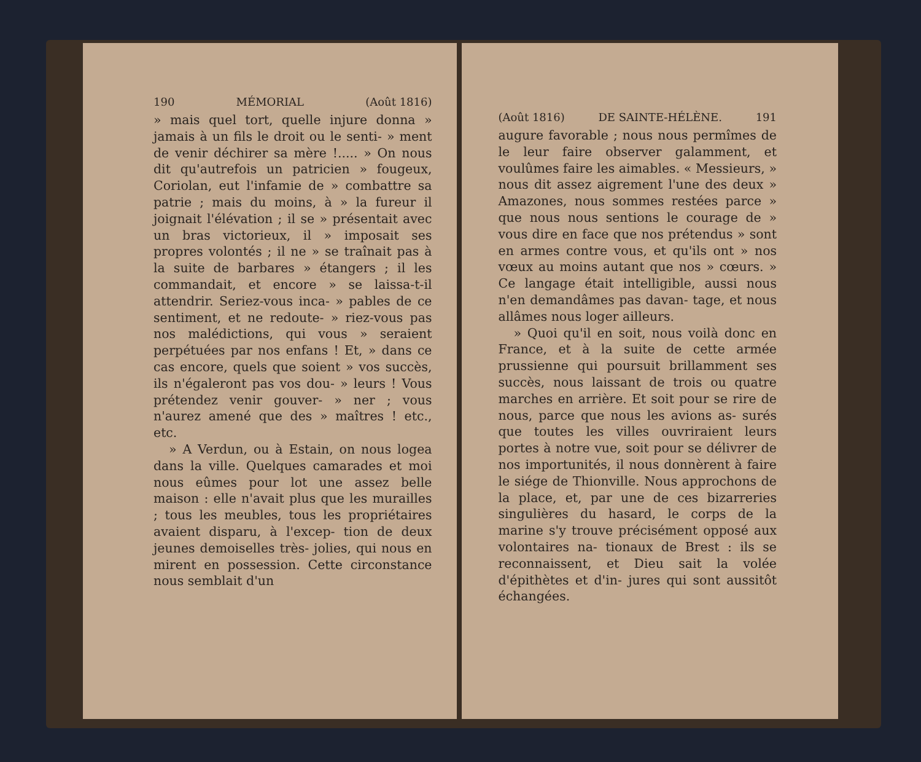190 MÉMORIAL (Août 1816)
» mais quel tort, quelle injure donna » jamais à un fils le droit ou le senti- » ment de venir déchirer sa mère !..... » On nous dit qu'autrefois un patricien » fougeux, Coriolan, eut l'infamie de » combattre sa patrie ; mais du moins, à » la fureur il joignait l'élévation ; il se » présentait avec un bras victorieux, il » imposait ses propres volontés ; il ne » se traînait pas à la suite de barbares » étangers ; il les commandait, et encore » se laissa-t-il attendrir. Seriez-vous inca- » pables de ce sentiment, et ne redoute- » riez-vous pas nos malédictions, qui vous » seraient perpétuées par nos enfans ! Et, » dans ce cas encore, quels que soient » vos succès, ils n'égaleront pas vos dou- » leurs ! Vous prétendez venir gouver- » ner ; vous n'aurez amené que des » maîtres ! etc., etc.
» A Verdun, ou à Estain, on nous logea dans la ville. Quelques camarades et moi nous eûmes pour lot une assez belle maison : elle n'avait plus que les murailles ; tous les meubles, tous les propriétaires avaient disparu, à l'excep- tion de deux jeunes demoiselles très- jolies, qui nous en mirent en possession. Cette circonstance nous semblait d'un
(Août 1816) DE SAINTE-HÉLÈNE. 191
augure favorable ; nous nous permîmes de le leur faire observer galamment, et voulûmes faire les aimables. « Messieurs, » nous dit assez aigrement l'une des deux » Amazones, nous sommes restées parce » que nous nous sentions le courage de » vous dire en face que nos prétendus » sont en armes contre vous, et qu'ils ont » nos vœux au moins autant que nos » cœurs. » Ce langage était intelligible, aussi nous n'en demandâmes pas davan- tage, et nous allâmes nous loger ailleurs.
» Quoi qu'il en soit, nous voilà donc en France, et à la suite de cette armée prussienne qui poursuit brillamment ses succès, nous laissant de trois ou quatre marches en arrière. Et soit pour se rire de nous, parce que nous les avions as- surés que toutes les villes ouvriraient leurs portes à notre vue, soit pour se délivrer de nos importunités, il nous donnèrent à faire le siége de Thionville. Nous approchons de la place, et, par une de ces bizarreries singulières du hasard, le corps de la marine s'y trouve précisément opposé aux volontaires na- tionaux de Brest : ils se reconnaissent, et Dieu sait la volée d'épithètes et d'in- jures qui sont aussitôt échangées.